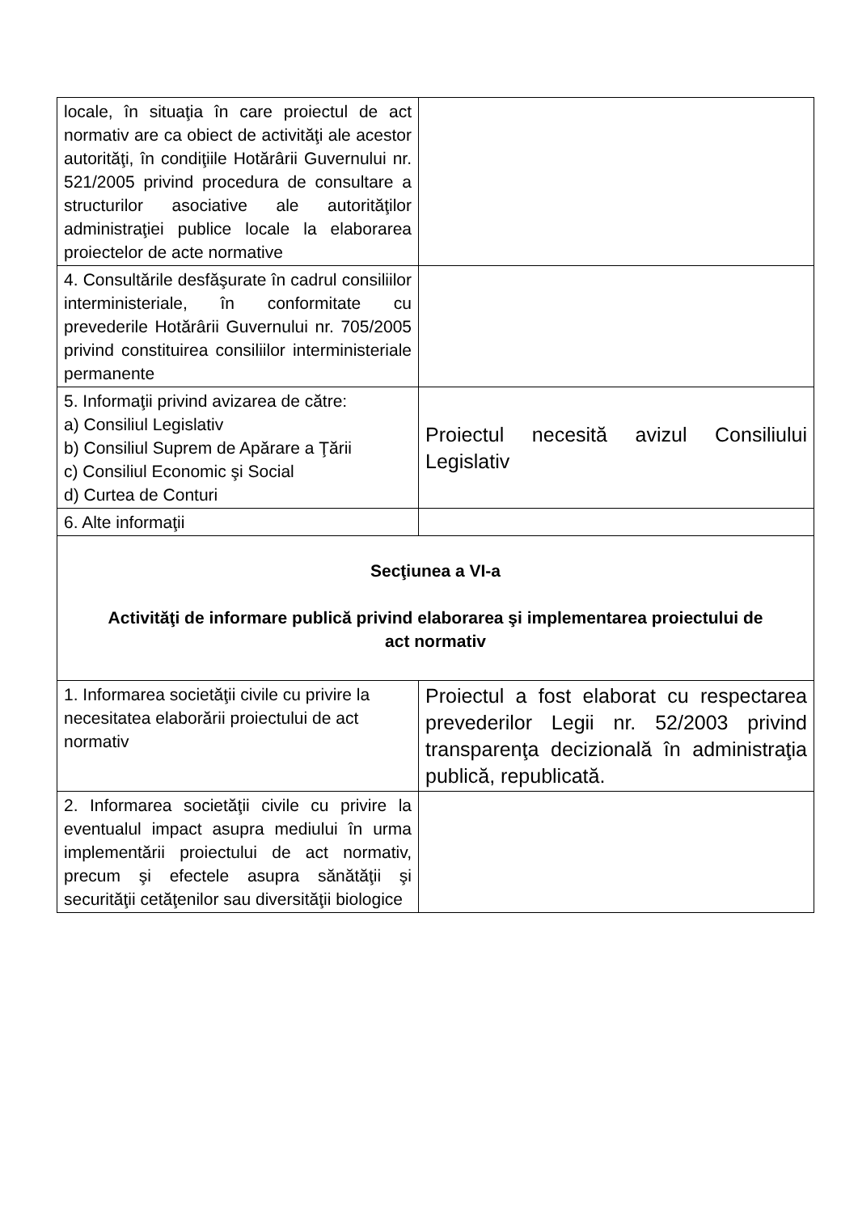| locale, în situaţia în care proiectul de act normativ are ca obiect de activităţi ale acestor autorităţi, în condiţiile Hotărârii Guvernului nr. 521/2005 privind procedura de consultare a structurilor asociative ale autorităţilor administraţiei publice locale la elaborarea proiectelor de acte normative | |
| 4. Consultările desfăşurate în cadrul consiliilor interministeriale, în conformitate cu prevederile Hotărârii Guvernului nr. 705/2005 privind constituirea consiliilor interministeriale permanente | |
| 5. Informaţii privind avizarea de către: a) Consiliul Legislativ b) Consiliul Suprem de Apărare a Ţării c) Consiliul Economic şi Social d) Curtea de Conturi | Proiectul necesită avizul Consiliului Legislativ |
| 6. Alte informaţii | |
| Secţiunea a VI-a Activităţi de informare publică privind elaborarea şi implementarea proiectului de act normativ | |
| 1. Informarea societăţii civile cu privire la necesitatea elaborării proiectului de act normativ | Proiectul a fost elaborat cu respectarea prevederilor Legii nr. 52/2003 privind transparenţa decizională în administraţia publică, republicată. |
| 2. Informarea societăţii civile cu privire la eventualul impact asupra mediului în urma implementării proiectului de act normativ, precum şi efectele asupra sănătăţii şi securităţii cetăţenilor sau diversităţii biologice | |